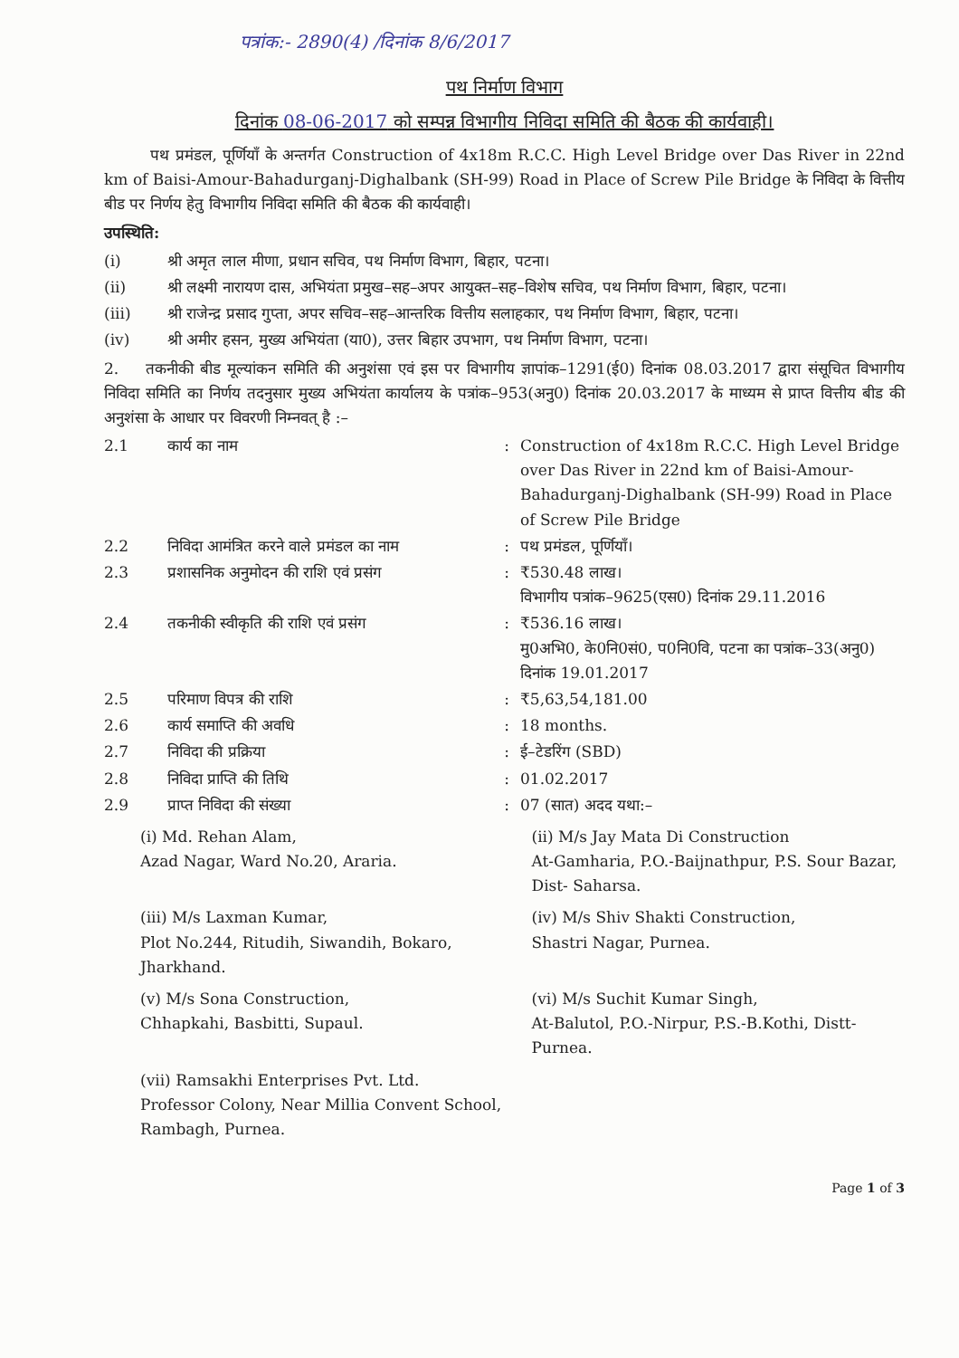पत्रांक:- 2890(4) /दिनांक 8/6/2017
पथ निर्माण विभाग
दिनांक 08-06-2017 को सम्पन्न विभागीय निविदा समिति की बैठक की कार्यवाही।
पथ प्रमंडल, पूर्णियाँ के अन्तर्गत Construction of 4x18m R.C.C. High Level Bridge over Das River in 22nd km of Baisi-Amour-Bahadurganj-Dighalbank (SH-99) Road in Place of Screw Pile Bridge के निविदा के वित्तीय बीड पर निर्णय हेतु विभागीय निविदा समिति की बैठक की कार्यवाही।
उपस्थिति:
(i) श्री अमृत लाल मीणा, प्रधान सचिव, पथ निर्माण विभाग, बिहार, पटना।
(ii) श्री लक्ष्मी नारायण दास, अभियंता प्रमुख–सह–अपर आयुक्त–सह–विशेष सचिव, पथ निर्माण विभाग, बिहार, पटना।
(iii) श्री राजेन्द्र प्रसाद गुप्ता, अपर सचिव–सह–आन्तरिक वित्तीय सलाहकार, पथ निर्माण विभाग, बिहार, पटना।
(iv) श्री अमीर हसन, मुख्य अभियंता (या0), उत्तर बिहार उपभाग, पथ निर्माण विभाग, पटना।
2. तकनीकी बीड मूल्यांकन समिति की अनुशंसा एवं इस पर विभागीय ज्ञापांक–1291(ई0) दिनांक 08.03.2017 द्वारा संसूचित विभागीय निविदा समिति का निर्णय तदनुसार मुख्य अभियंता कार्यालय के पत्रांक–953(अनु0) दिनांक 20.03.2017 के माध्यम से प्राप्त वित्तीय बीड की अनुशंसा के आधार पर विवरणी निम्नवत् है :–
2.1 कार्य का नाम : Construction of 4x18m R.C.C. High Level Bridge over Das River in 22nd km of Baisi-Amour-Bahadurganj-Dighalbank (SH-99) Road in Place of Screw Pile Bridge
2.2 निविदा आमंत्रित करने वाले प्रमंडल का नाम
: पथ प्रमंडल, पूर्णियाँ।
2.3 प्रशासनिक अनुमोदन की राशि एवं प्रसंग
: ₹530.48 लाख।
विभागीय पत्रांक–9625(एस0) दिनांक 29.11.2016
2.4 तकनीकी स्वीकृति की राशि एवं प्रसंग : ₹536.16 लाख।
मु0अभि0, के0नि0सं0, प0नि0वि, पटना का पत्रांक–33(अनु0) दिनांक 19.01.2017
2.5 परिमाण विपत्र की राशि : ₹5,63,54,181.00
2.6 कार्य समाप्ति की अवधि : 18 months.
2.7 निविदा की प्रक्रिया : ई–टेडरिंग (SBD)
2.8 निविदा प्राप्ति की तिथि : 01.02.2017
2.9 प्राप्त निविदा की संख्या : 07 (सात) अदद यथा:–
(i) Md. Rehan Alam,
Azad Nagar, Ward No.20, Araria.
(ii) M/s Jay Mata Di Construction
At-Gamharia, P.O.-Baijnathpur, P.S. Sour Bazar, Dist- Saharsa.
(iii) M/s Laxman Kumar,
Plot No.244, Ritudih, Siwandih, Bokaro, Jharkhand.
(iv) M/s Shiv Shakti Construction,
Shastri Nagar, Purnea.
(v) M/s Sona Construction,
Chhapkahi, Basbitti, Supaul.
(vi) M/s Suchit Kumar Singh,
At-Balutol, P.O.-Nirpur, P.S.-B.Kothi, Distt-Purnea.
(vii) Ramsakhi Enterprises Pvt. Ltd.
Professor Colony, Near Millia Convent School, Rambagh, Purnea.
Page 1 of 3